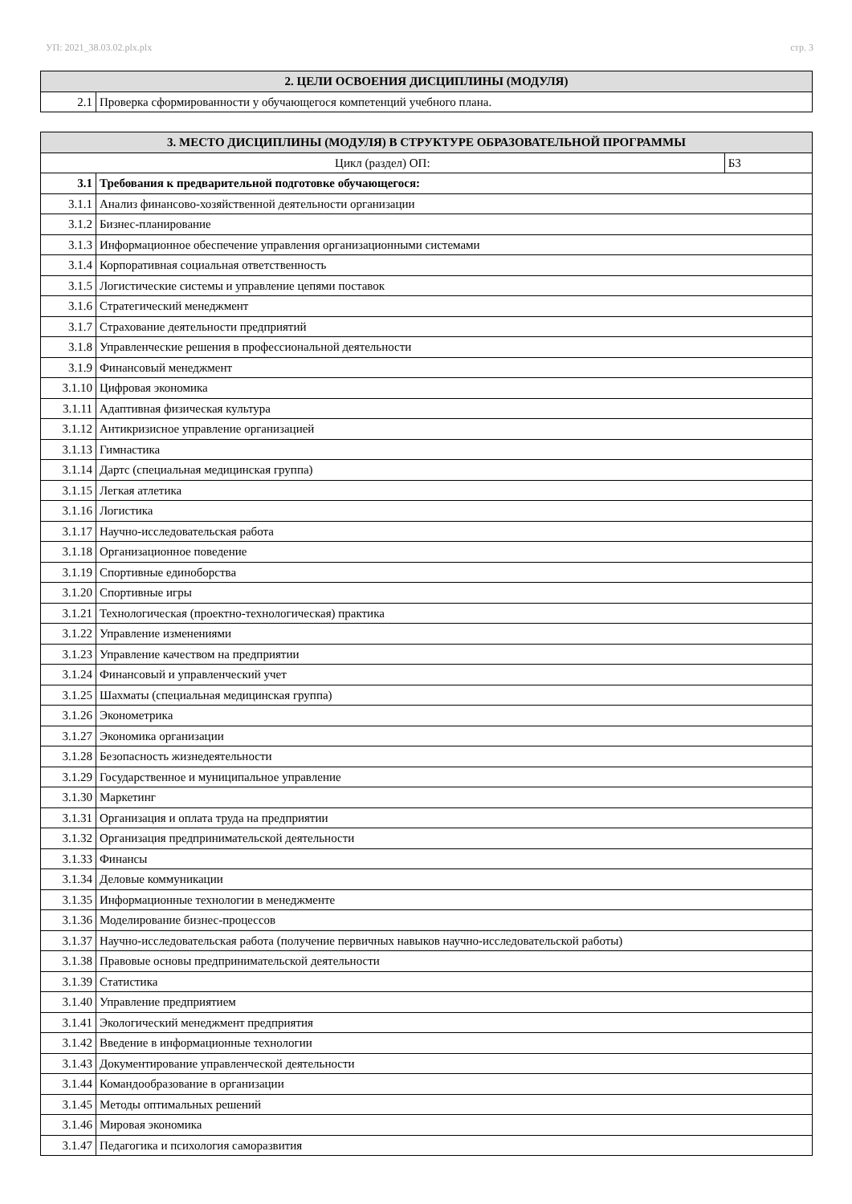УП: 2021_38.03.02.plx.plx стр. 3
| 2. ЦЕЛИ ОСВОЕНИЯ ДИСЦИПЛИНЫ (МОДУЛЯ) | |
| --- | --- |
| 2.1 | Проверка сформированности у обучающегося компетенций учебного плана. |
| 3. МЕСТО ДИСЦИПЛИНЫ (МОДУЛЯ) В СТРУКТУРЕ ОБРАЗОВАТЕЛЬНОЙ ПРОГРАММЫ | | |
| --- | --- | --- |
| Цикл (раздел) ОП: | | Б3 |
| 3.1 | Требования к предварительной подготовке обучающегося: | |
| 3.1.1 | Анализ финансово-хозяйственной деятельности организации | |
| 3.1.2 | Бизнес-планирование | |
| 3.1.3 | Информационное обеспечение управления организационными системами | |
| 3.1.4 | Корпоративная социальная ответственность | |
| 3.1.5 | Логистические системы и управление цепями поставок | |
| 3.1.6 | Стратегический менеджмент | |
| 3.1.7 | Страхование деятельности предприятий | |
| 3.1.8 | Управленческие решения в профессиональной деятельности | |
| 3.1.9 | Финансовый менеджмент | |
| 3.1.10 | Цифровая экономика | |
| 3.1.11 | Адаптивная физическая культура | |
| 3.1.12 | Антикризисное управление организацией | |
| 3.1.13 | Гимнастика | |
| 3.1.14 | Дартс (специальная медицинская группа) | |
| 3.1.15 | Легкая атлетика | |
| 3.1.16 | Логистика | |
| 3.1.17 | Научно-исследовательская работа | |
| 3.1.18 | Организационное поведение | |
| 3.1.19 | Спортивные единоборства | |
| 3.1.20 | Спортивные игры | |
| 3.1.21 | Технологическая (проектно-технологическая) практика | |
| 3.1.22 | Управление изменениями | |
| 3.1.23 | Управление качеством на предприятии | |
| 3.1.24 | Финансовый и управленческий учет | |
| 3.1.25 | Шахматы (специальная медицинская группа) | |
| 3.1.26 | Эконометрика | |
| 3.1.27 | Экономика организации | |
| 3.1.28 | Безопасность жизнедеятельности | |
| 3.1.29 | Государственное и муниципальное управление | |
| 3.1.30 | Маркетинг | |
| 3.1.31 | Организация и оплата труда на предприятии | |
| 3.1.32 | Организация предпринимательской деятельности | |
| 3.1.33 | Финансы | |
| 3.1.34 | Деловые коммуникации | |
| 3.1.35 | Информационные технологии в менеджменте | |
| 3.1.36 | Моделирование бизнес-процессов | |
| 3.1.37 | Научно-исследовательская работа (получение первичных навыков научно-исследовательской работы) | |
| 3.1.38 | Правовые основы предпринимательской деятельности | |
| 3.1.39 | Статистика | |
| 3.1.40 | Управление предприятием | |
| 3.1.41 | Экологический менеджмент предприятия | |
| 3.1.42 | Введение в информационные технологии | |
| 3.1.43 | Документирование управленческой деятельности | |
| 3.1.44 | Командообразование в организации | |
| 3.1.45 | Методы оптимальных решений | |
| 3.1.46 | Мировая экономика | |
| 3.1.47 | Педагогика и психология саморазвития | |